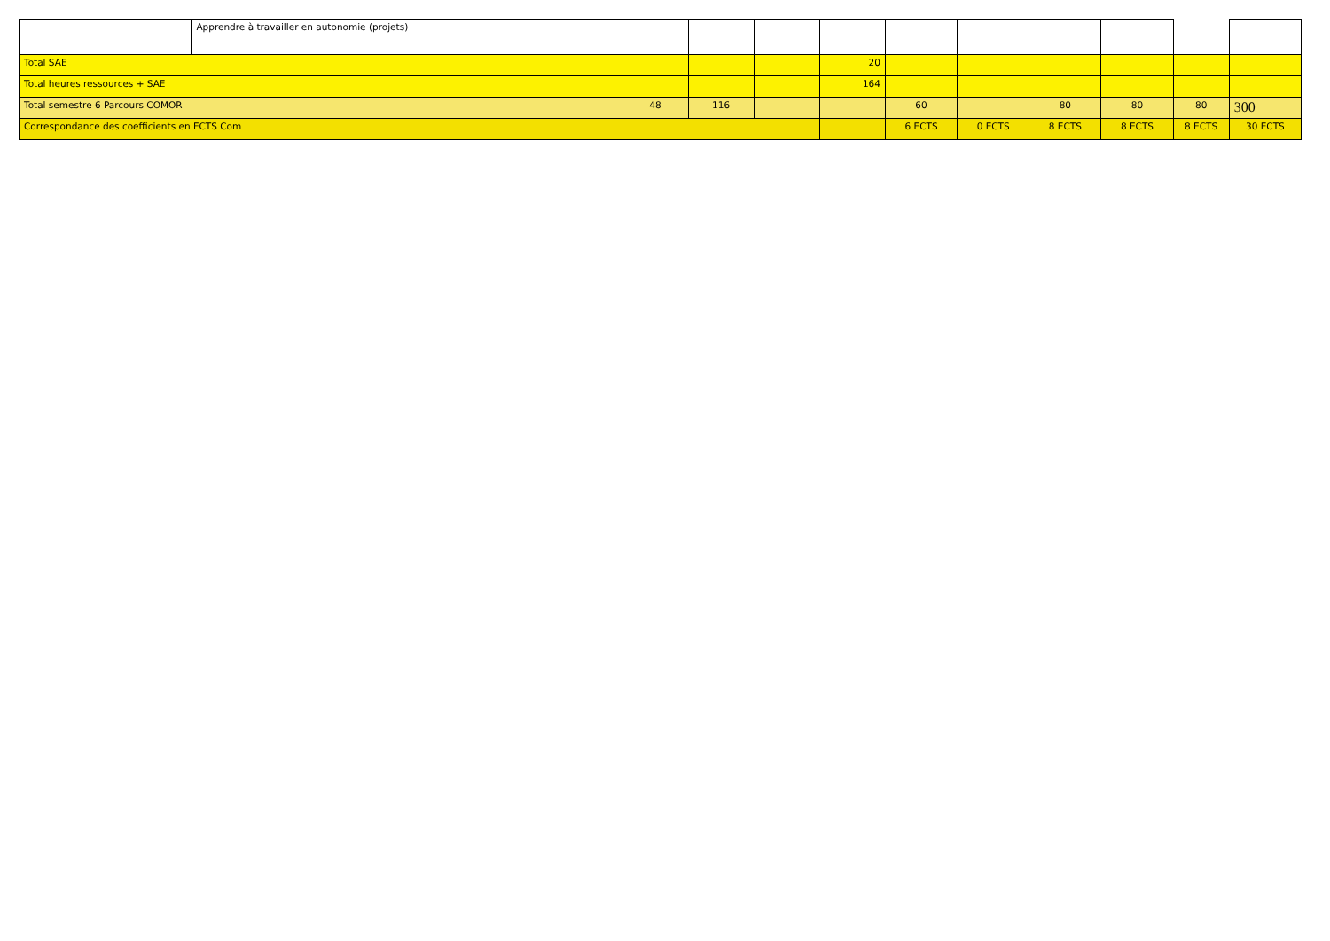| | Apprendre à travailler en autonomie (projets) | | | | | | | | | | |
| Total SAE | | | | | 20 | | | | | | |
| Total heures ressources + SAE | | | | | 164 | | | | | | |
| Total semestre 6 Parcours COMOR | | 48 | 116 | | | 60 | | 80 | 80 | 80 | 300 |
| Correspondance des coefficients en ECTS Com | | | | | | 6 ECTS | 0 ECTS | 8 ECTS | 8 ECTS | 8 ECTS | 30 ECTS |